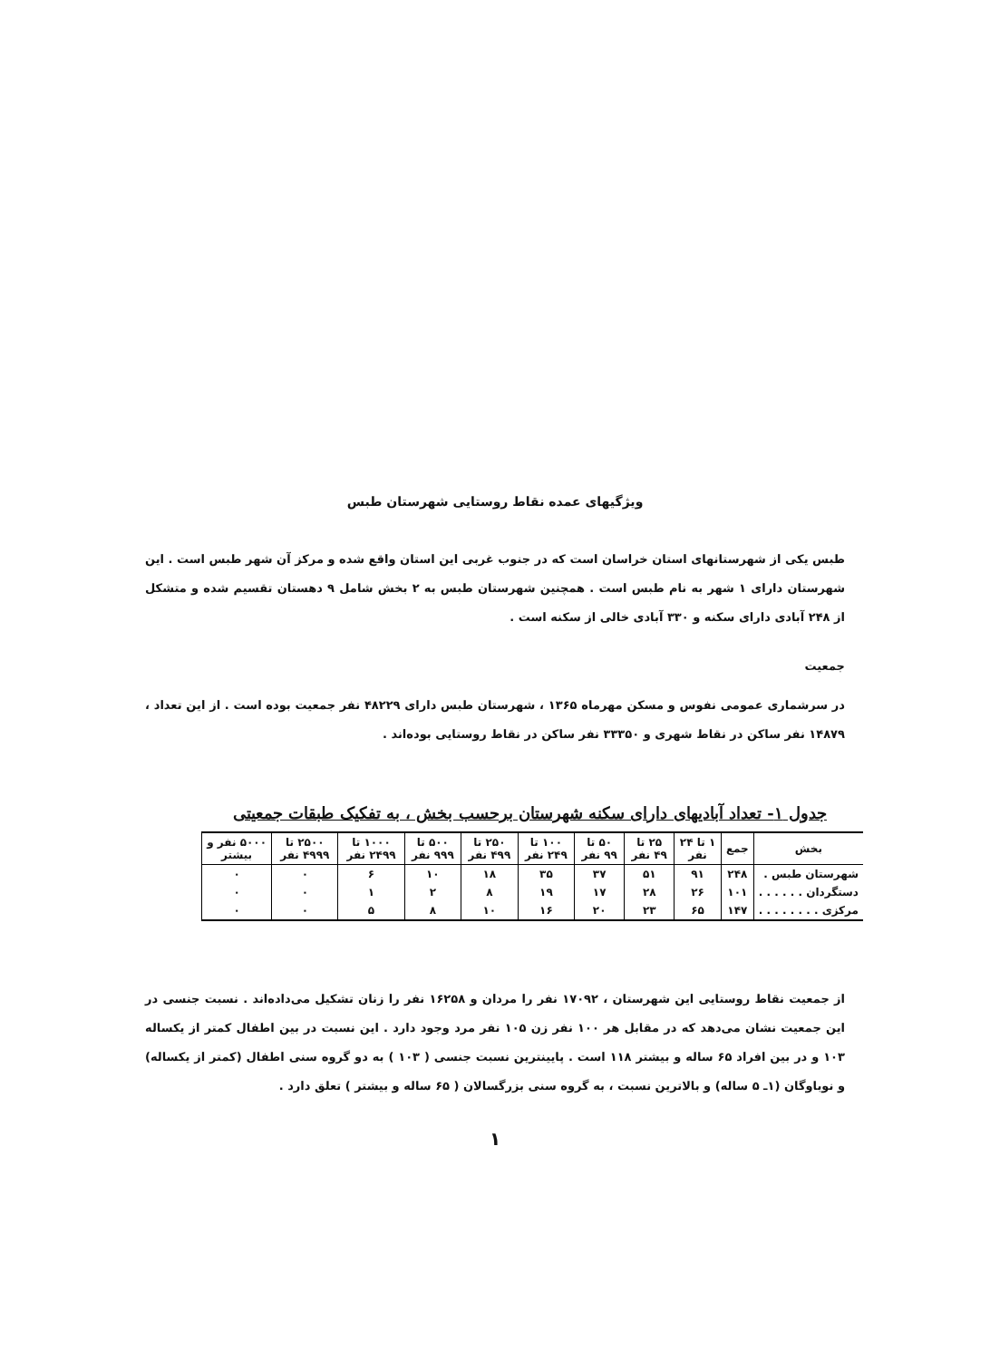ویژگیهای عمده نقاط روستایی شهرستان طبس
طبس یکی از شهرستانهای استان خراسان است که در جنوب غربی این استان واقع شده و مرکز آن شهر طبس است . این شهرستان دارای ۱ شهر به نام طبس است . همچنین شهرستان طبس به ۲ بخش شامل ۹ دهستان تقسیم شده و متشکل از ۲۴۸ آبادی دارای سکنه و ۳۳۰ آبادی خالی از سکنه است .
جمعیت
در سرشماری عمومی نفوس و مسکن مهرماه ۱۳۶۵ ، شهرستان طبس دارای ۴۸۲۲۹ نفر جمعیت بوده است . از این تعداد ، ۱۴۸۷۹ نفر ساکن در نقاط شهری و ۳۳۳۵۰ نفر ساکن در نقاط روستایی بوده‌اند .
جدول ۱- تعداد آبادیهای دارای سکنه شهرستان برحسب بخش ، به تفکیک طبقات جمعیتی
| بخش | جمع | ۱ تا ۲۴ نفر | ۲۵ تا ۴۹ نفر | ۵۰ تا ۹۹ نفر | ۱۰۰ تا ۲۴۹ نفر | ۲۵۰ تا ۴۹۹ نفر | ۵۰۰ تا ۹۹۹ نفر | ۱۰۰۰ تا ۲۴۹۹ نفر | ۲۵۰۰ تا ۴۹۹۹ نفر | ۵۰۰۰ نفر و بیشتر |
| --- | --- | --- | --- | --- | --- | --- | --- | --- | --- | --- |
| شهرستان طبس . | ۲۴۸ | ۹۱ | ۵۱ | ۳۷ | ۳۵ | ۱۸ | ۱۰ | ۶ | ۰ | ۰ |
| دستگردان . . . . . . | ۱۰۱ | ۲۶ | ۲۸ | ۱۷ | ۱۹ | ۸ | ۲ | ۱ | ۰ | ۰ |
| مرکزی . . . . . . . . | ۱۴۷ | ۶۵ | ۲۳ | ۲۰ | ۱۶ | ۱۰ | ۸ | ۵ | ۰ | ۰ |
از جمعیت نقاط روستایی این شهرستان ، ۱۷۰۹۲ نفر را مردان و ۱۶۲۵۸ نفر را زنان تشکیل می‌داده‌اند . نسبت جنسی در این جمعیت نشان می‌دهد که در مقابل هر ۱۰۰ نفر زن ۱۰۵ نفر مرد وجود دارد . این نسبت در بین اطفال کمتر از یکساله ۱۰۳ و در بین افراد ۶۵ ساله و بیشتر ۱۱۸ است . پایینترین نسبت جنسی ( ۱۰۳ ) به دو گروه سنی اطفال (کمتر از یکساله) و نوباوگان (۱ـ ۵ ساله) و بالاترین نسبت ، به گروه سنی بزرگسالان ( ۶۵ ساله و بیشتر ) تعلق دارد .
۱